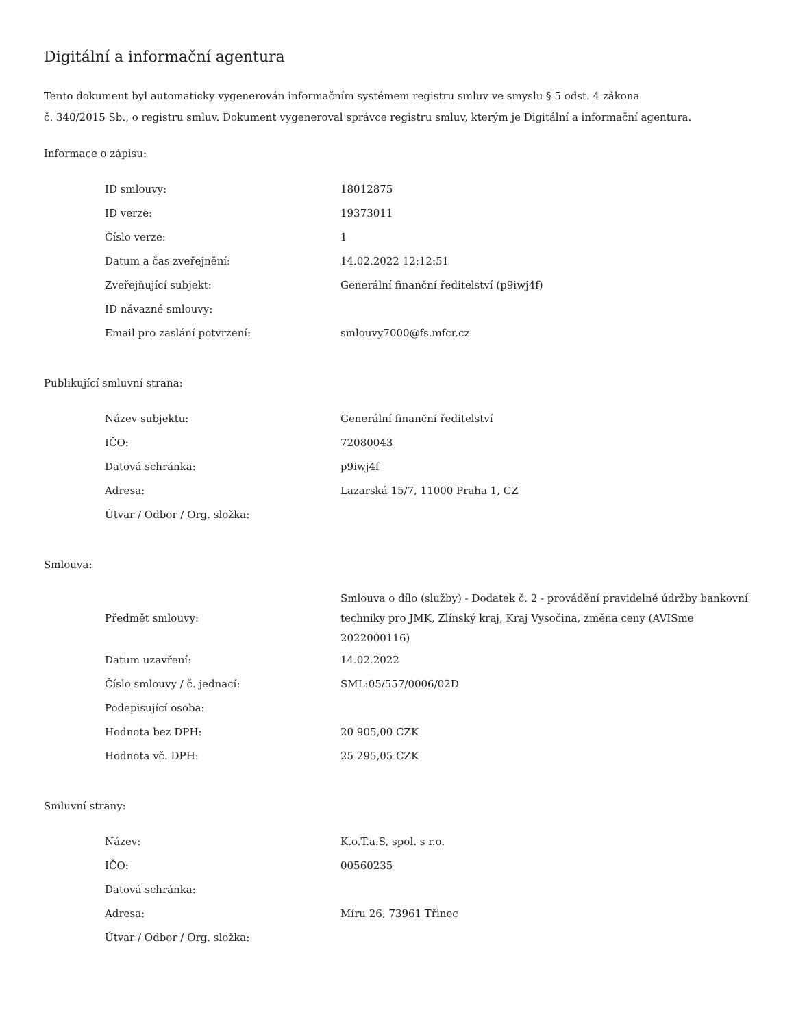Digitální a informační agentura
Tento dokument byl automaticky vygenerován informačním systémem registru smluv ve smyslu § 5 odst. 4 zákona
č. 340/2015 Sb., o registru smluv. Dokument vygeneroval správce registru smluv, kterým je Digitální a informační agentura.
Informace o zápisu:
| ID smlouvy: | 18012875 |
| ID verze: | 19373011 |
| Číslo verze: | 1 |
| Datum a čas zveřejnění: | 14.02.2022 12:12:51 |
| Zveřejňující subjekt: | Generální finanční ředitelství (p9iwj4f) |
| ID návazné smlouvy: | |
| Email pro zaslání potvrzení: | smlouvy7000@fs.mfcr.cz |
Publikující smluvní strana:
| Název subjektu: | Generální finanční ředitelství |
| IČO: | 72080043 |
| Datová schránka: | p9iwj4f |
| Adresa: | Lazarská 15/7, 11000 Praha 1, CZ |
| Útvar / Odbor / Org. složka: | |
Smlouva:
| Předmět smlouvy: | Smlouva o dílo (služby) - Dodatek č. 2 - provádění pravidelné údržby bankovní techniky pro JMK, Zlínský kraj, Kraj Vysočina, změna ceny (AVISme 2022000116) |
| Datum uzavření: | 14.02.2022 |
| Číslo smlouvy / č. jednací: | SML:05/557/0006/02D |
| Podepisující osoba: | |
| Hodnota bez DPH: | 20 905,00 CZK |
| Hodnota vč. DPH: | 25 295,05 CZK |
Smluvní strany:
| Název: | K.o.T.a.S, spol. s r.o. |
| IČO: | 00560235 |
| Datová schránka: | |
| Adresa: | Míru 26, 73961 Třinec |
| Útvar / Odbor / Org. složka: | |